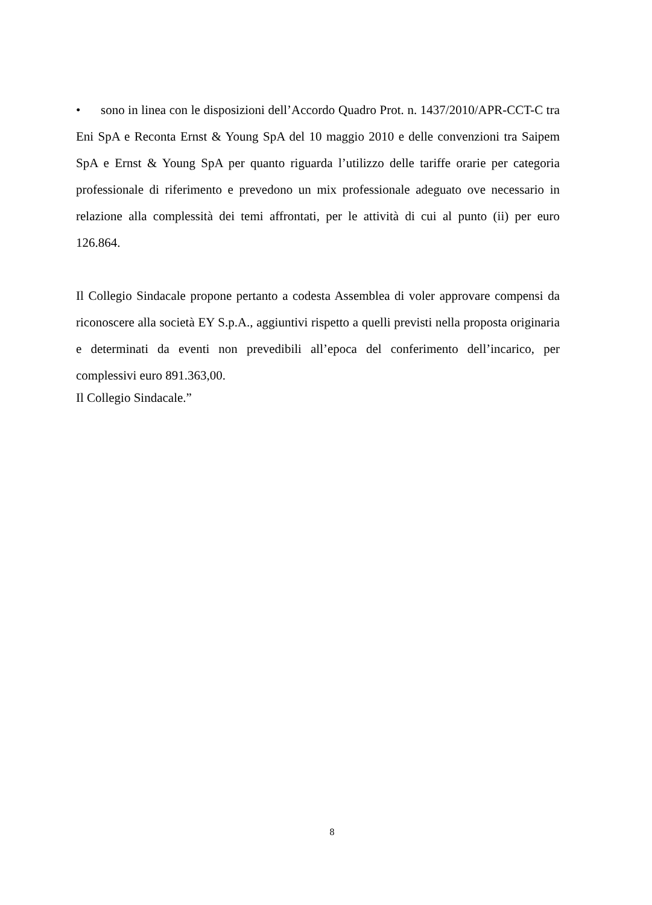• sono in linea con le disposizioni dell’Accordo Quadro Prot. n. 1437/2010/APR-CCT-C tra Eni SpA e Reconta Ernst & Young SpA del 10 maggio 2010 e delle convenzioni tra Saipem SpA e Ernst & Young SpA per quanto riguarda l’utilizzo delle tariffe orarie per categoria professionale di riferimento e prevedono un mix professionale adeguato ove necessario in relazione alla complessità dei temi affrontati, per le attività di cui al punto (ii) per euro 126.864.
Il Collegio Sindacale propone pertanto a codesta Assemblea di voler approvare compensi da riconoscere alla società EY S.p.A., aggiuntivi rispetto a quelli previsti nella proposta originaria e determinati da eventi non prevedibili all’epoca del conferimento dell’incarico, per complessivi euro 891.363,00.
Il Collegio Sindacale.”
8